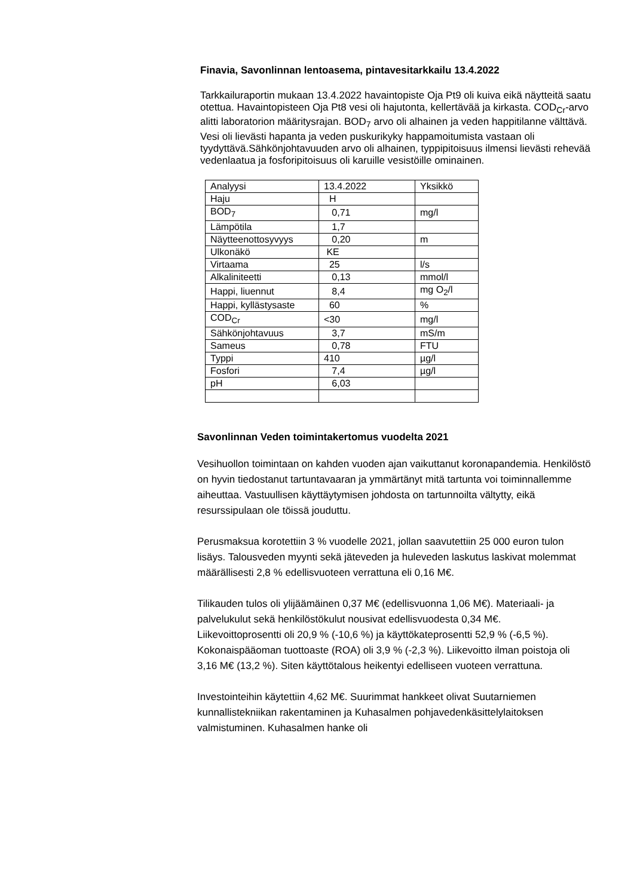Finavia, Savonlinnan lentoasema, pintavesitarkkailu 13.4.2022
Tarkkailuraportin mukaan 13.4.2022 havaintopiste Oja Pt9 oli kuiva eikä näytteitä saatu otettua. Havaintopisteen Oja Pt8 vesi oli hajutonta, kellertävää ja kirkasta. COD<sub>Cr</sub>-arvo alitti laboratorion määritysrajan. BOD<sub>7</sub> arvo oli alhainen ja veden happitilanne välttävä. Vesi oli lievästi hapanta ja veden puskurikyky happamoitumista vastaan oli tyydyttävä.Sähkönjohtavuuden arvo oli alhainen, typpipitoisuus ilmensi lievästi rehevää vedenlaatua ja fosforipitoisuus oli karuille vesistöille ominainen.
| Analyysi | 13.4.2022 | Yksikkö |
| Haju | H | |
| BOD<sub>7</sub> | 0,71 | mg/l |
| Lämpötila | 1,7 | |
| Näytteenottosyvyys | 0,20 | m |
| Ulkonäkö | KE | |
| Virtaama | 25 | l/s |
| Alkaliniteetti | 0,13 | mmol/l |
| Happi, liuennut | 8,4 | mg O<sub>2</sub>/l |
| Happi, kyllästysaste | 60 | % |
| COD<sub>Cr</sub> | <30 | mg/l |
| Sähkönjohtavuus | 3,7 | mS/m |
| Sameus | 0,78 | FTU |
| Typpi | 410 | µg/l |
| Fosfori | 7,4 | µg/l |
| pH | 6,03 | |
Savonlinnan Veden toimintakertomus vuodelta 2021
Vesihuollon toimintaan on kahden vuoden ajan vaikuttanut koronapandemia. Henkilöstö on hyvin tiedostanut tartuntavaaran ja ymmärtänyt mitä tartunta voi toiminnallemme aiheuttaa. Vastuullisen käyttäytymisen johdosta on tartunnoilta vältytty, eikä resurssipulaan ole töissä jouduttu.
Perusmaksua korotettiin 3 % vuodelle 2021, jollan saavutettiin 25 000 euron tulon lisäys. Talousveden myynti sekä jäteveden ja huleveden laskutus laskivat molemmat määrällisesti 2,8 % edellisvuoteen verrattuna eli 0,16 M€.
Tilikauden tulos oli ylijäämäinen 0,37 M€ (edellisvuonna 1,06 M€). Materiaali- ja palvelukulut sekä henkilöstökulut nousivat edellisvuodesta 0,34 M€.
Liikevoittoprosentti oli 20,9 % (-10,6 %) ja käyttökateprosentti 52,9 % (-6,5 %). Kokonaispääoman tuottoaste (ROA) oli 3,9 % (-2,3 %). Liikevoitto ilman poistoja oli 3,16 M€ (13,2 %). Siten käyttötalous heikentyi edelliseen vuoteen verrattuna.
Investointeihin käytettiin 4,62 M€. Suurimmat hankkeet olivat Suutarniemen kunnallistekniikan rakentaminen ja Kuhasalmen pohjavedenkäsittelylaitoksen valmistuminen. Kuhasalmen hanke oli